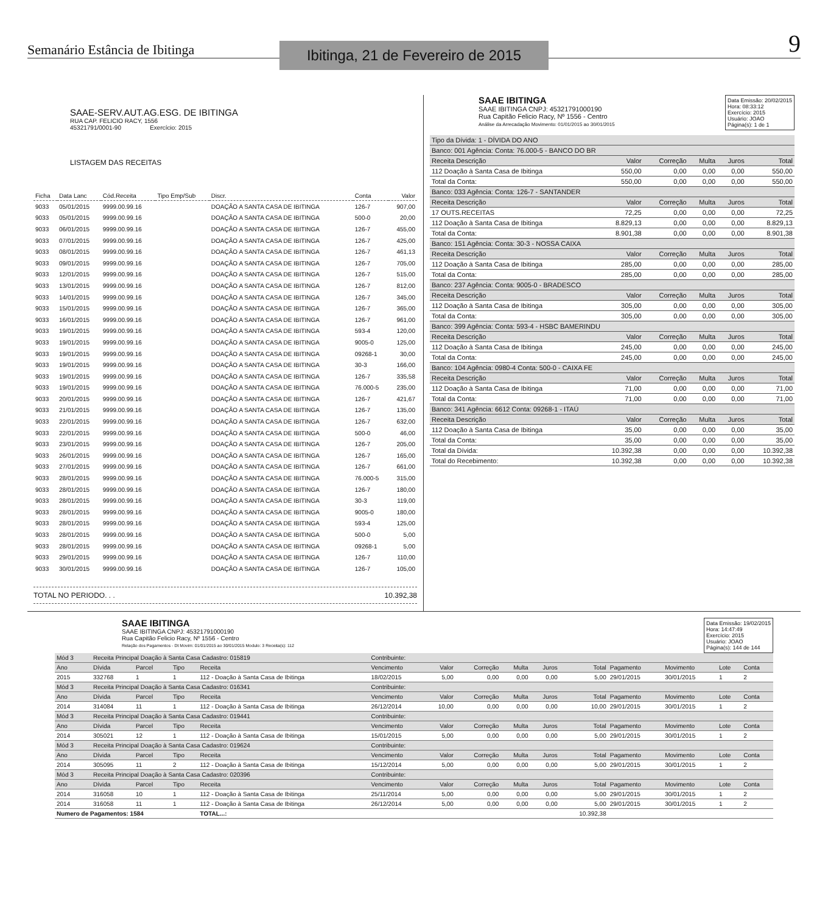Semanário Estância de Ibitinga
Ibitinga, 21 de Fevereiro de 2015
9
SAAE-SERV.AUT.AG.ESG. DE IBITINGA
RUA CAP. FELICIO RACY, 1556
45321791/0001-90 Exercício: 2015
LISTAGEM DAS RECEITAS
| Ficha | Data Lanc | Cód.Receita | Tipo Emp/Sub | Discr. | Conta | Valor |
| --- | --- | --- | --- | --- | --- | --- |
| 9033 | 05/01/2015 | 9999.00.99.16 | | DOAÇÃO A SANTA CASA DE IBITINGA | 126-7 | 907,00 |
| 9033 | 05/01/2015 | 9999.00.99.16 | | DOAÇÃO A SANTA CASA DE IBITINGA | 500-0 | 20,00 |
| 9033 | 06/01/2015 | 9999.00.99.16 | | DOAÇÃO A SANTA CASA DE IBITINGA | 126-7 | 455,00 |
| 9033 | 07/01/2015 | 9999.00.99.16 | | DOAÇÃO A SANTA CASA DE IBITINGA | 126-7 | 425,00 |
| 9033 | 08/01/2015 | 9999.00.99.16 | | DOAÇÃO A SANTA CASA DE IBITINGA | 126-7 | 461,13 |
| 9033 | 09/01/2015 | 9999.00.99.16 | | DOAÇÃO A SANTA CASA DE IBITINGA | 126-7 | 705,00 |
| 9033 | 12/01/2015 | 9999.00.99.16 | | DOAÇÃO A SANTA CASA DE IBITINGA | 126-7 | 515,00 |
| 9033 | 13/01/2015 | 9999.00.99.16 | | DOAÇÃO A SANTA CASA DE IBITINGA | 126-7 | 812,00 |
| 9033 | 14/01/2015 | 9999.00.99.16 | | DOAÇÃO A SANTA CASA DE IBITINGA | 126-7 | 345,00 |
| 9033 | 15/01/2015 | 9999.00.99.16 | | DOAÇÃO A SANTA CASA DE IBITINGA | 126-7 | 365,00 |
| 9033 | 16/01/2015 | 9999.00.99.16 | | DOAÇÃO A SANTA CASA DE IBITINGA | 126-7 | 961,00 |
| 9033 | 19/01/2015 | 9999.00.99.16 | | DOAÇÃO A SANTA CASA DE IBITINGA | 593-4 | 120,00 |
| 9033 | 19/01/2015 | 9999.00.99.16 | | DOAÇÃO A SANTA CASA DE IBITINGA | 9005-0 | 125,00 |
| 9033 | 19/01/2015 | 9999.00.99.16 | | DOAÇÃO A SANTA CASA DE IBITINGA | 09268-1 | 30,00 |
| 9033 | 19/01/2015 | 9999.00.99.16 | | DOAÇÃO A SANTA CASA DE IBITINGA | 30-3 | 166,00 |
| 9033 | 19/01/2015 | 9999.00.99.16 | | DOAÇÃO A SANTA CASA DE IBITINGA | 126-7 | 335,58 |
| 9033 | 19/01/2015 | 9999.00.99.16 | | DOAÇÃO A SANTA CASA DE IBITINGA | 76.000-5 | 235,00 |
| 9033 | 20/01/2015 | 9999.00.99.16 | | DOAÇÃO A SANTA CASA DE IBITINGA | 126-7 | 421,67 |
| 9033 | 21/01/2015 | 9999.00.99.16 | | DOAÇÃO A SANTA CASA DE IBITINGA | 126-7 | 135,00 |
| 9033 | 22/01/2015 | 9999.00.99.16 | | DOAÇÃO A SANTA CASA DE IBITINGA | 126-7 | 632,00 |
| 9033 | 22/01/2015 | 9999.00.99.16 | | DOAÇÃO A SANTA CASA DE IBITINGA | 500-0 | 46,00 |
| 9033 | 23/01/2015 | 9999.00.99.16 | | DOAÇÃO A SANTA CASA DE IBITINGA | 126-7 | 205,00 |
| 9033 | 26/01/2015 | 9999.00.99.16 | | DOAÇÃO A SANTA CASA DE IBITINGA | 126-7 | 165,00 |
| 9033 | 27/01/2015 | 9999.00.99.16 | | DOAÇÃO A SANTA CASA DE IBITINGA | 126-7 | 661,00 |
| 9033 | 28/01/2015 | 9999.00.99.16 | | DOAÇÃO A SANTA CASA DE IBITINGA | 76.000-5 | 315,00 |
| 9033 | 28/01/2015 | 9999.00.99.16 | | DOAÇÃO A SANTA CASA DE IBITINGA | 126-7 | 180,00 |
| 9033 | 28/01/2015 | 9999.00.99.16 | | DOAÇÃO A SANTA CASA DE IBITINGA | 30-3 | 119,00 |
| 9033 | 28/01/2015 | 9999.00.99.16 | | DOAÇÃO A SANTA CASA DE IBITINGA | 9005-0 | 180,00 |
| 9033 | 28/01/2015 | 9999.00.99.16 | | DOAÇÃO A SANTA CASA DE IBITINGA | 593-4 | 125,00 |
| 9033 | 28/01/2015 | 9999.00.99.16 | | DOAÇÃO A SANTA CASA DE IBITINGA | 500-0 | 5,00 |
| 9033 | 28/01/2015 | 9999.00.99.16 | | DOAÇÃO A SANTA CASA DE IBITINGA | 09268-1 | 5,00 |
| 9033 | 29/01/2015 | 9999.00.99.16 | | DOAÇÃO A SANTA CASA DE IBITINGA | 126-7 | 110,00 |
| 9033 | 30/01/2015 | 9999.00.99.16 | | DOAÇÃO A SANTA CASA DE IBITINGA | 126-7 | 105,00 |
TOTAL NO PERIODO. . . 10.392,38
SAAE IBITINGA
SAAE IBITINGA CNPJ: 45321791000190
Rua Capitão Felicio Racy, Nº 1556 - Centro
Análise da Arrecadação Movimento: 01/01/2015 ao 30/01/2015
Data Emissão: 20/02/2015
Hora: 08:33:12
Exercício: 2015
Usuário: JOAO
Página(s): 1 de 1
| Tipo da Dívida: 1 - DÍVIDA DO ANO | | | | | |
| Banco: 001 Agência: Conta: 76.000-5 - BANCO DO BR | | | | | |
| Receita Descrição | Valor | Correção | Multa | Juros | Total |
| 112 Doação à Santa Casa de Ibitinga | 550,00 | 0,00 | 0,00 | 0,00 | 550,00 |
| Total da Conta: | 550,00 | 0,00 | 0,00 | 0,00 | 550,00 |
| Banco: 033 Agência: Conta: 126-7 - SANTANDER | | | | | |
| Receita Descrição | Valor | Correção | Multa | Juros | Total |
| 17 OUTS.RECEITAS | 72,25 | 0,00 | 0,00 | 0,00 | 72,25 |
| 112 Doação à Santa Casa de Ibitinga | 8.829,13 | 0,00 | 0,00 | 0,00 | 8.829,13 |
| Total da Conta: | 8.901,38 | 0,00 | 0,00 | 0,00 | 8.901,38 |
| Banco: 151 Agência: Conta: 30-3 - NOSSA CAIXA | | | | | |
| Receita Descrição | Valor | Correção | Multa | Juros | Total |
| 112 Doação à Santa Casa de Ibitinga | 285,00 | 0,00 | 0,00 | 0,00 | 285,00 |
| Total da Conta: | 285,00 | 0,00 | 0,00 | 0,00 | 285,00 |
| Banco: 237 Agência: Conta: 9005-0 - BRADESCO | | | | | |
| Receita Descrição | Valor | Correção | Multa | Juros | Total |
| 112 Doação à Santa Casa de Ibitinga | 305,00 | 0,00 | 0,00 | 0,00 | 305,00 |
| Total da Conta: | 305,00 | 0,00 | 0,00 | 0,00 | 305,00 |
| Banco: 399 Agência: Conta: 593-4 - HSBC BAMERINDU | | | | | |
| Receita Descrição | Valor | Correção | Multa | Juros | Total |
| 112 Doação à Santa Casa de Ibitinga | 245,00 | 0,00 | 0,00 | 0,00 | 245,00 |
| Total da Conta: | 245,00 | 0,00 | 0,00 | 0,00 | 245,00 |
| Banco: 104 Agência: 0980-4 Conta: 500-0 - CAIXA FE | | | | | |
| Receita Descrição | Valor | Correção | Multa | Juros | Total |
| 112 Doação à Santa Casa de Ibitinga | 71,00 | 0,00 | 0,00 | 0,00 | 71,00 |
| Total da Conta: | 71,00 | 0,00 | 0,00 | 0,00 | 71,00 |
| Banco: 341 Agência: 6612 Conta: 09268-1 - ITAÚ | | | | | |
| Receita Descrição | Valor | Correção | Multa | Juros | Total |
| 112 Doação à Santa Casa de Ibitinga | 35,00 | 0,00 | 0,00 | 0,00 | 35,00 |
| Total da Conta: | 35,00 | 0,00 | 0,00 | 0,00 | 35,00 |
| Total da Dívida: | 10.392,38 | 0,00 | 0,00 | 0,00 | 10.392,38 |
| Total do Recebimento: | 10.392,38 | 0,00 | 0,00 | 0,00 | 10.392,38 |
SAAE IBITINGA
SAAE IBITINGA CNPJ: 45321791000190
Rua Capitão Felicio Racy, Nº 1556 - Centro
Relação dos Pagamentos - Dt Movim: 01/01/2015 ao 30/01/2015 Modulo: 3 Receita(s): 112
Data Emissão: 19/02/2015
Hora: 14:47:49
Exercício: 2015
Usuário: JOAO
Página(s): 144 de 144
| Mód 3 | Receita Principal Doação à Santa Casa Cadastro: 015819 | | | | Contribuinte: | | | | | | | | | |
| Ano | Dívida | Parcel | Tipo | Receita | Vencimento | Valor | Correção | Multa | Juros | Total | Pagamento | Movimento | Lote | Conta |
| 2015 | 332768 | 1 | 1 | 112 - Doação à Santa Casa de Ibitinga | 18/02/2015 | 5,00 | 0,00 | 0,00 | 0,00 | 5,00 | 29/01/2015 | 30/01/2015 | 1 | 2 |
| Mód 3 | Receita Principal Doação à Santa Casa Cadastro: 016341 | | | | Contribuinte: | | | | | | | | | |
| Ano | Dívida | Parcel | Tipo | Receita | Vencimento | Valor | Correção | Multa | Juros | Total | Pagamento | Movimento | Lote | Conta |
| 2014 | 314084 | 11 | 1 | 112 - Doação à Santa Casa de Ibitinga | 26/12/2014 | 10,00 | 0,00 | 0,00 | 0,00 | 10,00 | 29/01/2015 | 30/01/2015 | 1 | 2 |
| Mód 3 | Receita Principal Doação à Santa Casa Cadastro: 019441 | | | | Contribuinte: | | | | | | | | | |
| Ano | Dívida | Parcel | Tipo | Receita | Vencimento | Valor | Correção | Multa | Juros | Total | Pagamento | Movimento | Lote | Conta |
| 2014 | 305021 | 12 | 1 | 112 - Doação à Santa Casa de Ibitinga | 15/01/2015 | 5,00 | 0,00 | 0,00 | 0,00 | 5,00 | 29/01/2015 | 30/01/2015 | 1 | 2 |
| Mód 3 | Receita Principal Doação à Santa Casa Cadastro: 019624 | | | | Contribuinte: | | | | | | | | | |
| Ano | Dívida | Parcel | Tipo | Receita | Vencimento | Valor | Correção | Multa | Juros | Total | Pagamento | Movimento | Lote | Conta |
| 2014 | 305095 | 11 | 2 | 112 - Doação à Santa Casa de Ibitinga | 15/12/2014 | 5,00 | 0,00 | 0,00 | 0,00 | 5,00 | 29/01/2015 | 30/01/2015 | 1 | 2 |
| Mód 3 | Receita Principal Doação à Santa Casa Cadastro: 020396 | | | | Contribuinte: | | | | | | | | | |
| Ano | Dívida | Parcel | Tipo | Receita | Vencimento | Valor | Correção | Multa | Juros | Total | Pagamento | Movimento | Lote | Conta |
| 2014 | 316058 | 10 | 1 | 112 - Doação à Santa Casa de Ibitinga | 25/11/2014 | 5,00 | 0,00 | 0,00 | 0,00 | 5,00 | 29/01/2015 | 30/01/2015 | 1 | 2 |
| 2014 | 316058 | 11 | 1 | 112 - Doação à Santa Casa de Ibitinga | 26/12/2014 | 5,00 | 0,00 | 0,00 | 0,00 | 5,00 | 29/01/2015 | 30/01/2015 | 1 | 2 |
| Numero de Pagamentos: 1584 | | | | TOTAL...: | | | | | | 10.392,38 | | | | |